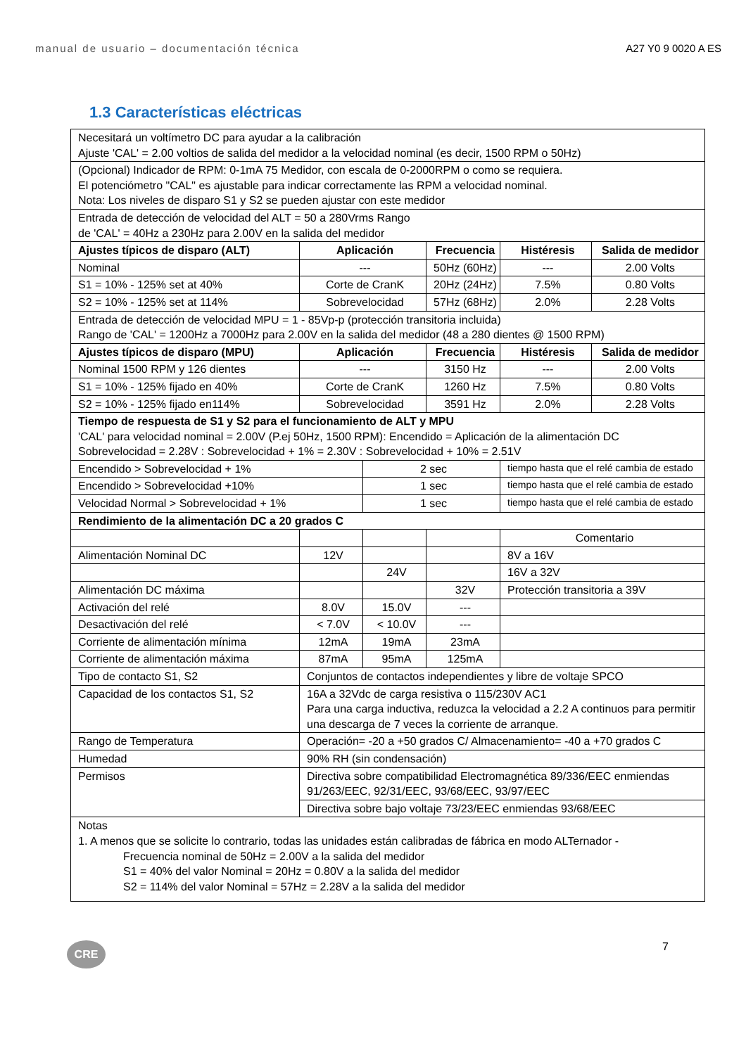manual de usuario – documentación técnica A27 Y0 9 0020 A ES
1.3 Características eléctricas
| Necesitará un voltímetro DC para ayudar a la calibración Ajuste 'CAL' = 2.00 voltios de salida del medidor a la velocidad nominal (es decir, 1500 RPM o 50Hz) | | | | | |
| (Opcional) Indicador de RPM: 0-1mA 75 Medidor, con escala de 0-2000RPM o como se requiera. El potenciómetro "CAL" es ajustable para indicar correctamente las RPM a velocidad nominal. Nota: Los niveles de disparo S1 y S2 se pueden ajustar con este medidor | | | | | |
| Entrada de detección de velocidad del ALT = 50 a 280Vrms Rango de 'CAL' = 40Hz a 230Hz para 2.00V en la salida del medidor | | | | | |
| Ajustes típicos de disparo (ALT) | Aplicación | | Frecuencia | Histéresis | Salida de medidor |
| Nominal | --- | | 50Hz (60Hz) | --- | 2.00 Volts |
| S1 = 10% - 125% set at 40% | Corte de CranK | | 20Hz (24Hz) | 7.5% | 0.80 Volts |
| S2 = 10% - 125% set at 114% | Sobrevelocidad | | 57Hz (68Hz) | 2.0% | 2.28 Volts |
| Entrada de detección de velocidad MPU = 1 - 85Vp-p (protección transitoria incluida) Rango de 'CAL' = 1200Hz a 7000Hz para 2.00V en la salida del medidor (48 a 280 dientes @ 1500 RPM) | | | | | |
| Ajustes típicos de disparo (MPU) | Aplicación | | Frecuencia | Histéresis | Salida de medidor |
| Nominal 1500 RPM y 126 dientes | --- | | 3150 Hz | --- | 2.00 Volts |
| S1 = 10% - 125% fijado en 40% | Corte de CranK | | 1260 Hz | 7.5% | 0.80 Volts |
| S2 = 10% - 125% fijado en114% | Sobrevelocidad | | 3591 Hz | 2.0% | 2.28 Volts |
| Tiempo de respuesta de S1 y S2 para el funcionamiento de ALT y MPU 'CAL' para velocidad nominal = 2.00V (P.ej 50Hz, 1500 RPM): Encendido = Aplicación de la alimentación DC Sobrevelocidad = 2.28V : Sobrevelocidad + 1% = 2.30V : Sobrevelocidad + 10% = 2.51V | | | | | |
| Encendido > Sobrevelocidad + 1% | | 2 sec | | tiempo hasta que el relé cambia de estado | |
| Encendido > Sobrevelocidad +10% | | 1 sec | | tiempo hasta que el relé cambia de estado | |
| Velocidad Normal > Sobrevelocidad + 1% | | 1 sec | | tiempo hasta que el relé cambia de estado | |
| Rendimiento de la alimentación DC a 20 grados C | | | | | |
| | | | | Comentario | |
| Alimentación Nominal DC | 12V | | | 8V a 16V | |
| | | 24V | | 16V a 32V | |
| Alimentación DC máxima | | | 32V | Protección transitoria a 39V | |
| Activación del relé | 8.0V | 15.0V | --- | | |
| Desactivación del relé | < 7.0V | < 10.0V | --- | | |
| Corriente de alimentación mínima | 12mA | 19mA | 23mA | | |
| Corriente de alimentación máxima | 87mA | 95mA | 125mA | | |
| Tipo de contacto S1, S2 | Conjuntos de contactos independientes y libre de voltaje SPCO | | | | |
| Capacidad de los contactos S1, S2 | 16A a 32Vdc de carga resistiva o 115/230V AC1 Para una carga inductiva, reduzca la velocidad a 2.2 A continuos para permitir una descarga de 7 veces la corriente de arranque. | | | | |
| Rango de Temperatura | Operación= -20 a +50 grados C/ Almacenamiento= -40 a +70 grados C | | | | |
| Humedad | 90% RH (sin condensación) | | | | |
| Permisos | Directiva sobre compatibilidad Electromagnética 89/336/EEC enmiendas 91/263/EEC, 92/31/EEC, 93/68/EEC, 93/97/EEC | | | | |
| | Directiva sobre bajo voltaje 73/23/EEC enmiendas 93/68/EEC | | | | |
| Notas 1. A menos que se solicite lo contrario, todas las unidades están calibradas de fábrica en modo ALTernador - Frecuencia nominal de 50Hz = 2.00V a la salida del medidor S1 = 40% del valor Nominal = 20Hz = 0.80V a la salida del medidor S2 = 114% del valor Nominal = 57Hz = 2.28V a la salida del medidor | | | | | |
CRE
7